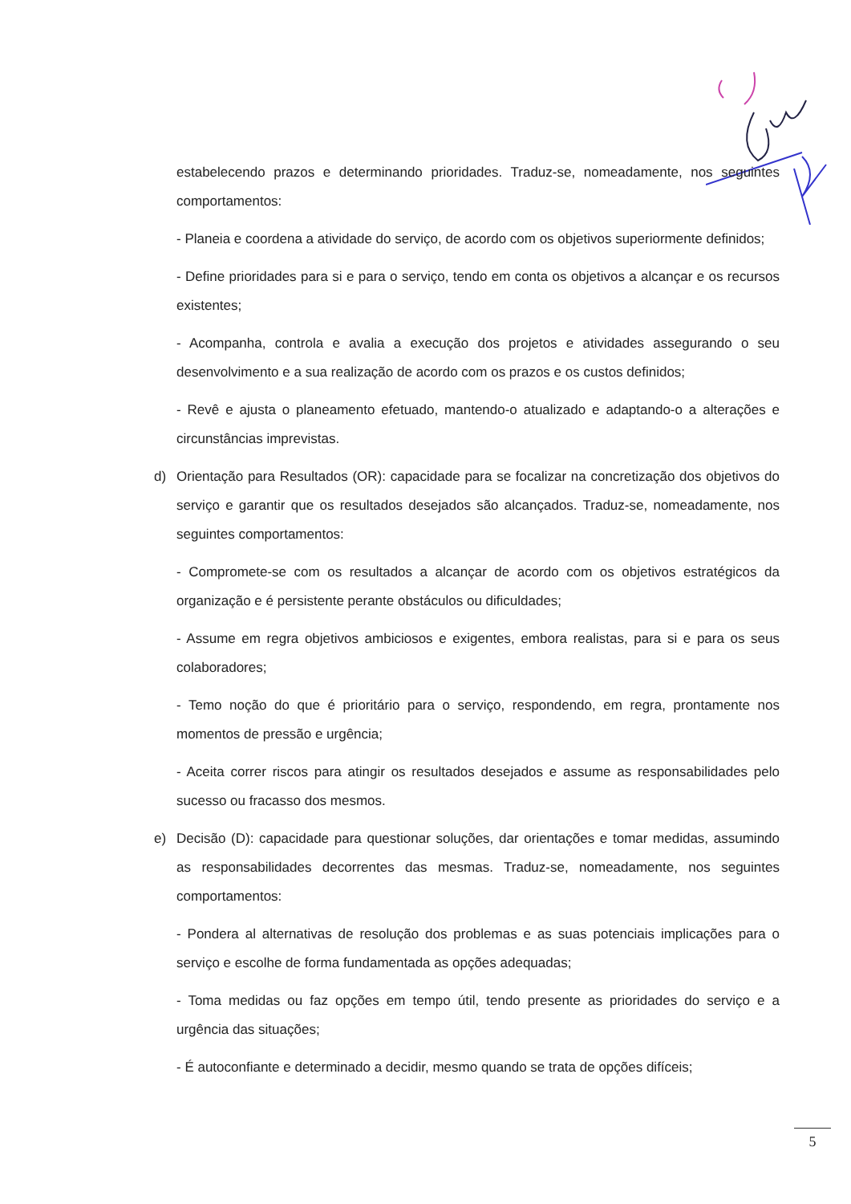estabelecendo prazos e determinando prioridades. Traduz-se, nomeadamente, nos seguintes comportamentos:
- Planeia e coordena a atividade do serviço, de acordo com os objetivos superiormente definidos;
- Define prioridades para si e para o serviço, tendo em conta os objetivos a alcançar e os recursos existentes;
- Acompanha, controla e avalia a execução dos projetos e atividades assegurando o seu desenvolvimento e a sua realização de acordo com os prazos e os custos definidos;
- Revê e ajusta o planeamento efetuado, mantendo-o atualizado e adaptando-o a alterações e circunstâncias imprevistas.
d) Orientação para Resultados (OR): capacidade para se focalizar na concretização dos objetivos do serviço e garantir que os resultados desejados são alcançados. Traduz-se, nomeadamente, nos seguintes comportamentos:
- Compromete-se com os resultados a alcançar de acordo com os objetivos estratégicos da organização e é persistente perante obstáculos ou dificuldades;
- Assume em regra objetivos ambiciosos e exigentes, embora realistas, para si e para os seus colaboradores;
- Temo noção do que é prioritário para o serviço, respondendo, em regra, prontamente nos momentos de pressão e urgência;
- Aceita correr riscos para atingir os resultados desejados e assume as responsabilidades pelo sucesso ou fracasso dos mesmos.
e) Decisão (D): capacidade para questionar soluções, dar orientações e tomar medidas, assumindo as responsabilidades decorrentes das mesmas. Traduz-se, nomeadamente, nos seguintes comportamentos:
- Pondera al alternativas de resolução dos problemas e as suas potenciais implicações para o serviço e escolhe de forma fundamentada as opções adequadas;
- Toma medidas ou faz opções em tempo útil, tendo presente as prioridades do serviço e a urgência das situações;
- É autoconfiante e determinado a decidir, mesmo quando se trata de opções difíceis;
5